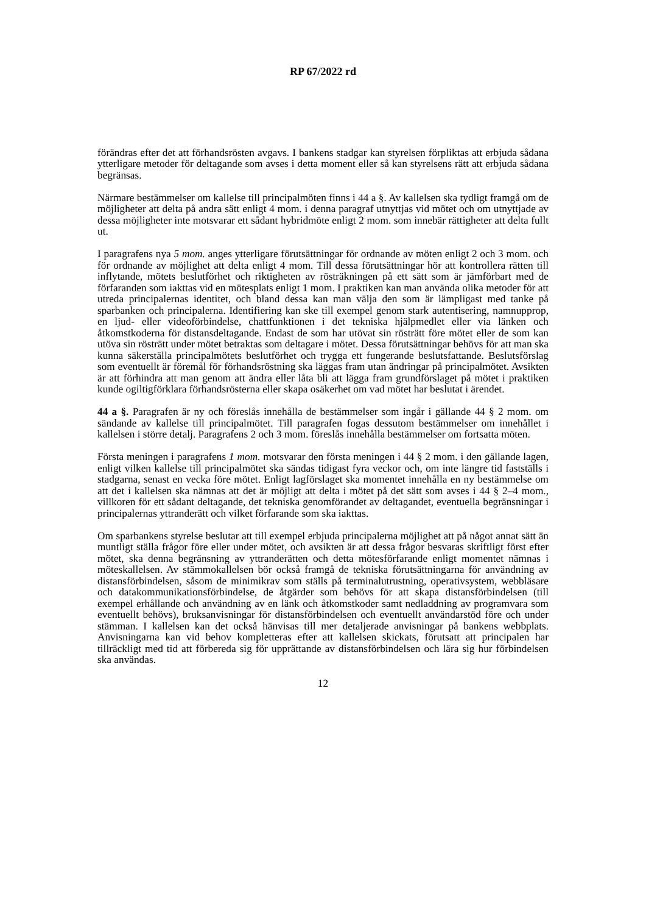RP 67/2022 rd
förändras efter det att förhandsrösten avgavs. I bankens stadgar kan styrelsen förpliktas att erbjuda sådana ytterligare metoder för deltagande som avses i detta moment eller så kan styrelsens rätt att erbjuda sådana begränsas.
Närmare bestämmelser om kallelse till principalmöten finns i 44 a §. Av kallelsen ska tydligt framgå om de möjligheter att delta på andra sätt enligt 4 mom. i denna paragraf utnyttjas vid mötet och om utnyttjade av dessa möjligheter inte motsvarar ett sådant hybridmöte enligt 2 mom. som innebär rättigheter att delta fullt ut.
I paragrafens nya 5 mom. anges ytterligare förutsättningar för ordnande av möten enligt 2 och 3 mom. och för ordnande av möjlighet att delta enligt 4 mom. Till dessa förutsättningar hör att kontrollera rätten till inflytande, mötets beslutförhet och riktigheten av rösträkningen på ett sätt som är jämförbart med de förfaranden som iakttas vid en mötesplats enligt 1 mom. I praktiken kan man använda olika metoder för att utreda principalernas identitet, och bland dessa kan man välja den som är lämpligast med tanke på sparbanken och principalerna. Identifiering kan ske till exempel genom stark autentisering, namnupprop, en ljud- eller videoförbindelse, chattfunktionen i det tekniska hjälpmedlet eller via länken och åtkomstkoderna för distansdeltagande. Endast de som har utövat sin rösträtt före mötet eller de som kan utöva sin rösträtt under mötet betraktas som deltagare i mötet. Dessa förutsättningar behövs för att man ska kunna säkerställa principalmötets beslutförhet och trygga ett fungerande beslutsfattande. Beslutsförslag som eventuellt är föremål för förhandsröstning ska läggas fram utan ändringar på principalmötet. Avsikten är att förhindra att man genom att ändra eller låta bli att lägga fram grundförslaget på mötet i praktiken kunde ogiltigförklara förhandsrösterna eller skapa osäkerhet om vad mötet har beslutat i ärendet.
44 a §. Paragrafen är ny och föreslås innehålla de bestämmelser som ingår i gällande 44 § 2 mom. om sändande av kallelse till principalmötet. Till paragrafen fogas dessutom bestämmelser om innehållet i kallelsen i större detalj. Paragrafens 2 och 3 mom. föreslås innehålla bestämmelser om fortsatta möten.
Första meningen i paragrafens 1 mom. motsvarar den första meningen i 44 § 2 mom. i den gällande lagen, enligt vilken kallelse till principalmötet ska sändas tidigast fyra veckor och, om inte längre tid fastställs i stadgarna, senast en vecka före mötet. Enligt lagförslaget ska momentet innehålla en ny bestämmelse om att det i kallelsen ska nämnas att det är möjligt att delta i mötet på det sätt som avses i 44 § 2–4 mom., villkoren för ett sådant deltagande, det tekniska genomförandet av deltagandet, eventuella begränsningar i principalernas yttranderätt och vilket förfarande som ska iakttas.
Om sparbankens styrelse beslutar att till exempel erbjuda principalerna möjlighet att på något annat sätt än muntligt ställa frågor före eller under mötet, och avsikten är att dessa frågor besvaras skriftligt först efter mötet, ska denna begränsning av yttranderätten och detta mötesförfarande enligt momentet nämnas i möteskallelsen. Av stämmokallelsen bör också framgå de tekniska förutsättningarna för användning av distansförbindelsen, såsom de minimikrav som ställs på terminalutrustning, operativsystem, webbläsare och datakommunikationsförbindelse, de åtgärder som behövs för att skapa distansförbindelsen (till exempel erhållande och användning av en länk och åtkomstkoder samt nedladdning av programvara som eventuellt behövs), bruksanvisningar för distansförbindelsen och eventuellt användarstöd före och under stämman. I kallelsen kan det också hänvisas till mer detaljerade anvisningar på bankens webbplats. Anvisningarna kan vid behov kompletteras efter att kallelsen skickats, förutsatt att principalen har tillräckligt med tid att förbereda sig för upprättande av distansförbindelsen och lära sig hur förbindelsen ska användas.
12